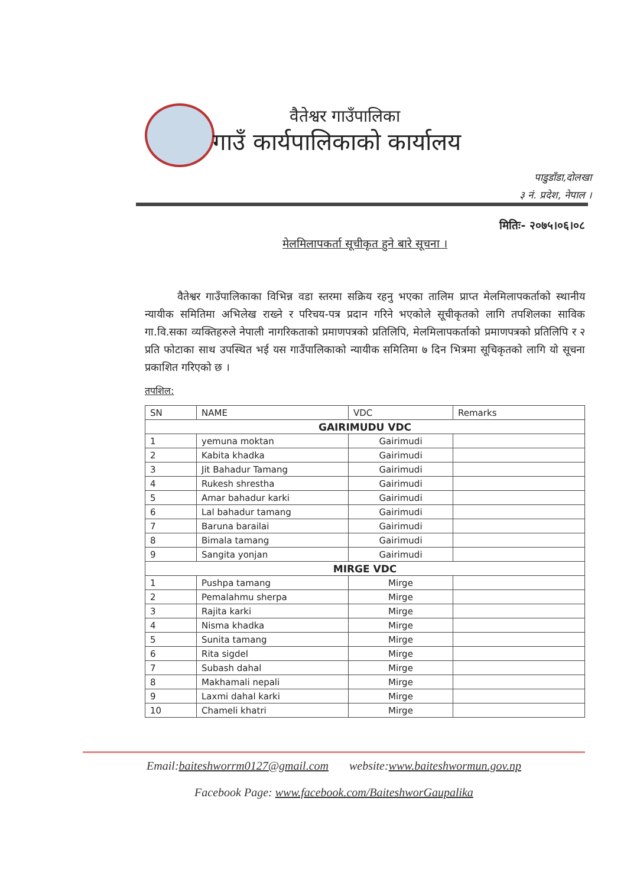वैतेश्वर गाउँपालिका
गाउँ कार्यपालिकाको कार्यालय
पाडुडाँडा,दोलखा
३ नं. प्रदेश, नेपाल ।
मितिः- २०७५।०६।०८
मेलमिलापकर्ता सूचीकृत हुने बारे सूचना ।
वैतेश्वर गाउँपालिकाका विभिन्न वडा स्तरमा सक्रिय रहनु भएका तालिम प्राप्त मेलमिलापकर्ताको स्थानीय न्यायीक समितिमा अभिलेख राख्ने र परिचय-पत्र प्रदान गरिने भएकोले सूचीकृतको लागि तपशिलका साविक गा.वि.सका व्यक्तिहरुले नेपाली नागरिकताको प्रमाणपत्रको प्रतिलिपि, मेलमिलापकर्ताको प्रमाणपत्रको प्रतिलिपि र २ प्रति फोटाका साथ उपस्थित भई यस गाउँपालिकाको न्यायीक समितिमा ७ दिन भित्रमा सूचिकृतको लागि यो सूचना प्रकाशित गरिएको छ ।
तपशिल:
| SN | NAME | VDC | Remarks |
| --- | --- | --- | --- |
| GAIRIMUDU VDC | | | |
| 1 | yemuna moktan | Gairimudi | |
| 2 | Kabita khadka | Gairimudi | |
| 3 | Jit Bahadur Tamang | Gairimudi | |
| 4 | Rukesh shrestha | Gairimudi | |
| 5 | Amar bahadur karki | Gairimudi | |
| 6 | Lal bahadur tamang | Gairimudi | |
| 7 | Baruna barailai | Gairimudi | |
| 8 | Bimala tamang | Gairimudi | |
| 9 | Sangita yonjan | Gairimudi | |
| MIRGE VDC | | | |
| 1 | Pushpa tamang | Mirge | |
| 2 | Pemalahmu sherpa | Mirge | |
| 3 | Rajita karki | Mirge | |
| 4 | Nisma khadka | Mirge | |
| 5 | Sunita tamang | Mirge | |
| 6 | Rita sigdel | Mirge | |
| 7 | Subash dahal | Mirge | |
| 8 | Makhamali nepali | Mirge | |
| 9 | Laxmi dahal karki | Mirge | |
| 10 | Chameli khatri | Mirge | |
Email:baiteshworrm0127@gmail.com website:www.baiteshwormun.gov.np
Facebook Page: www.facebook.com/BaiteshworGaupalika